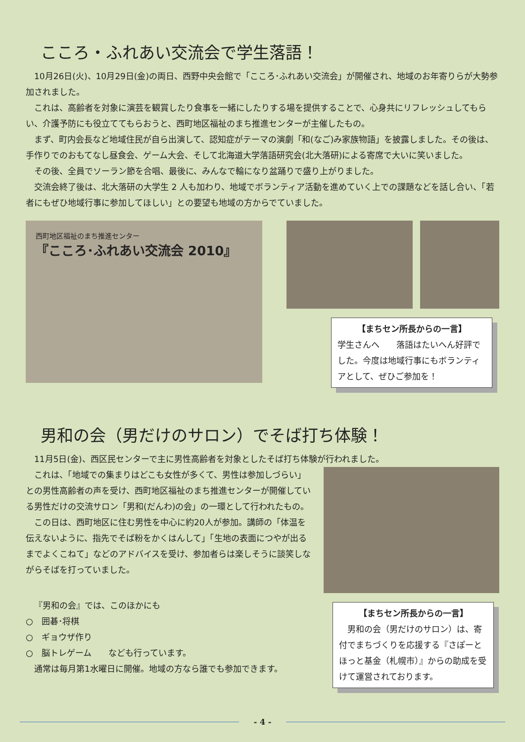こころ・ふれあい交流会で学生落語！
10月26日(火)、10月29日(金)の両日、西野中央会館で「こころ･ふれあい交流会」が開催され、地域のお年寄りらが大勢参加されました。
これは、高齢者を対象に演芸を観賞したり食事を一緒にしたりする場を提供することで、心身共にリフレッシュしてもらい、介護予防にも役立ててもらおうと、西町地区福祉のまち推進センターが主催したもの。
まず、町内会長など地域住民が自ら出演して、認知症がテーマの演劇「和(なご)み家族物語」を披露しました。その後は、手作りでのおもてなし昼食会、ゲーム大会、そして北海道大学落語研究会(北大落研)による寄席で大いに笑いました。
その後、全員でソーラン節を合唱、最後に、みんなで輪になり盆踊りで盛り上がりました。
交流会終了後は、北大落研の大学生 2 人も加わり、地域でボランティア活動を進めていく上での課題などを話し合い、「若者にもぜひ地域行事に参加してほしい」との要望も地域の方からでていました。
西町地区福祉のまち推進センター
『こころ･ふれあい交流会 2010』
【まちセン所長からの一言】
学生さんへ　　落語はたいへん好評でした。今度は地域行事にもボランティアとして、ぜひご参加を！
男和の会（男だけのサロン）でそば打ち体験！
11月5日(金)、西区民センターで主に男性高齢者を対象としたそば打ち体験が行われました。
これは、「地域での集まりはどこも女性が多くて、男性は参加しづらい」との男性高齢者の声を受け、西町地区福祉のまち推進センターが開催している男性だけの交流サロン「男和(だんわ)の会」の一環として行われたもの。
この日は、西町地区に住む男性を中心に約20人が参加。講師の「体温を伝えないように、指先でそば粉をかくはんして」「生地の表面につやが出るまでよくこねて」などのアドバイスを受け、参加者らは楽しそうに談笑しながらそばを打っていました。
『男和の会』では、このほかにも
○　囲碁･将棋
○　ギョウザ作り
○　脳トレゲーム　　なども行っています。
通常は毎月第1水曜日に開催。地域の方なら誰でも参加できます。
【まちセン所長からの一言】
　男和の会（男だけのサロン）は、寄付でまちづくりを応援する『さぽーとほっと基金（札幌市）』からの助成を受けて運営されております。
- 4 -